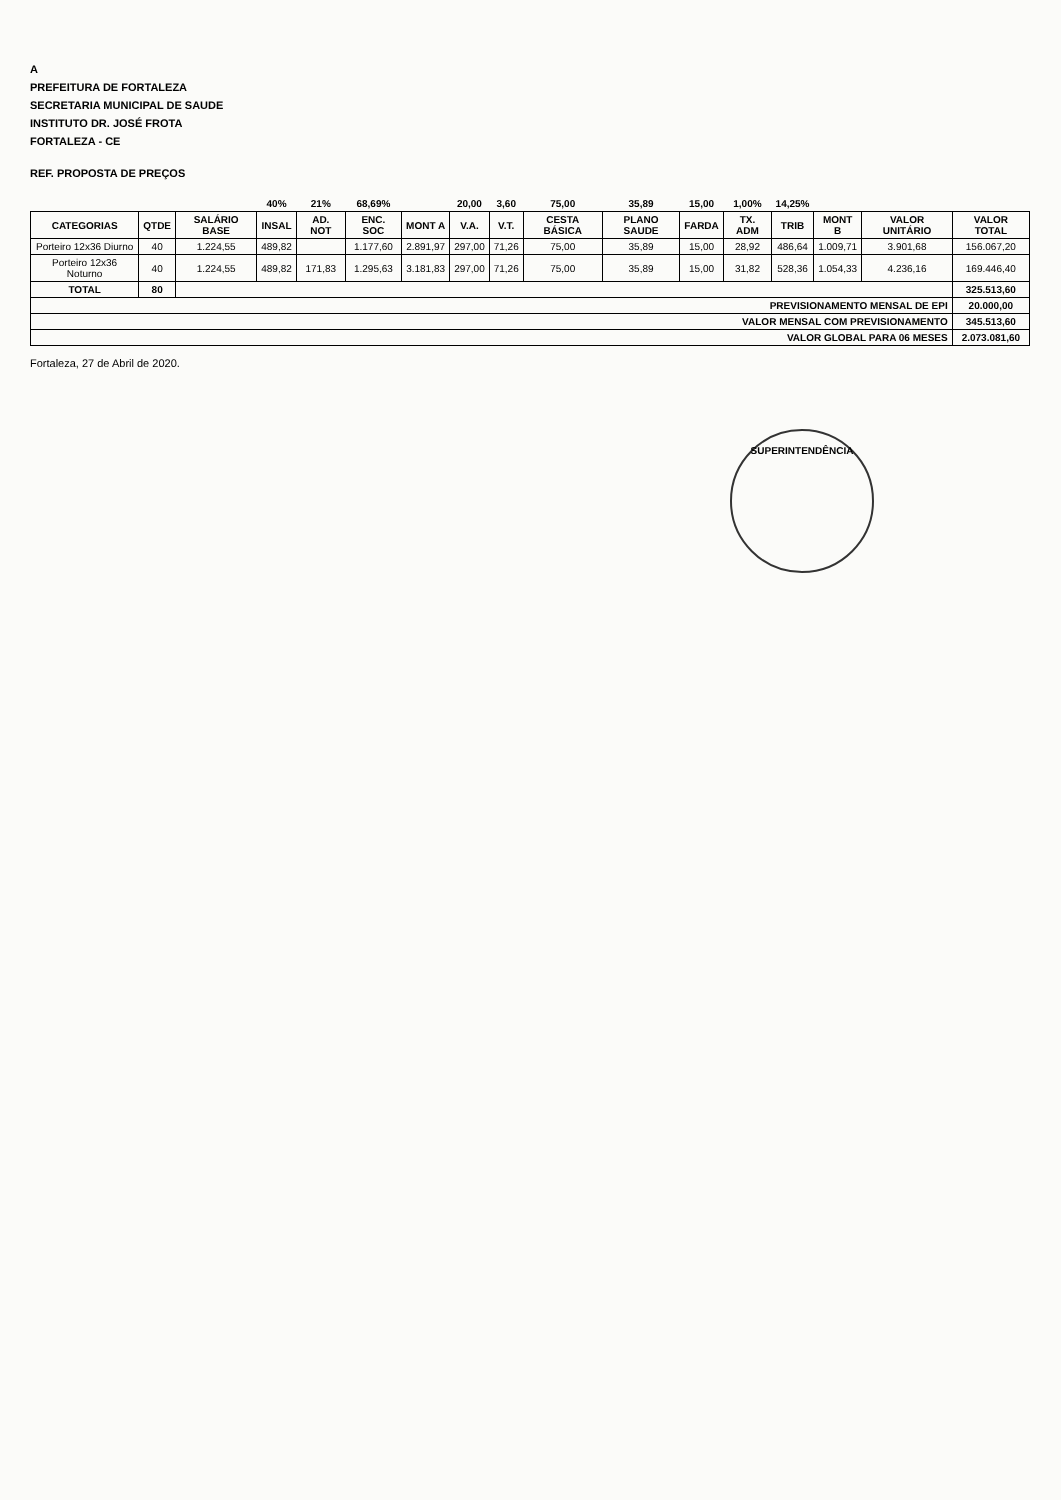A
PREFEITURA DE FORTALEZA
SECRETARIA MUNICIPAL DE SAUDE
INSTITUTO DR. JOSÉ FROTA
FORTALEZA - CE
REF. PROPOSTA DE PREÇOS
| | | | 40% | 21% | 68,69% | | 20,00 | 3,60 | 75,00 | 35,89 | 15,00 | 1,00% | 14,25% | | | |
| CATEGORIAS | QTDE | SALÁRIO BASE | INSAL | AD. NOT | ENC. SOC | MONT A | V.A. | V.T. | CESTA BÁSICA | PLANO SAUDE | FARDA | TX. ADM | TRIB | MONT B | VALOR UNITÁRIO | VALOR TOTAL |
| Porteiro 12x36 Diurno | 40 | 1.224,55 | 489,82 | | 1.177,60 | 2.891,97 | 297,00 | 71,26 | 75,00 | 35,89 | 15,00 | 28,92 | 486,64 | 1.009,71 | 3.901,68 | 156.067,20 |
| Porteiro 12x36 Noturno | 40 | 1.224,55 | 489,82 | 171,83 | 1.295,63 | 3.181,83 | 297,00 | 71,26 | 75,00 | 35,89 | 15,00 | 31,82 | 528,36 | 1.054,33 | 4.236,16 | 169.446,40 |
| TOTAL | 80 | | | | | | | | | | | | | | | 325.513,60 |
| PREVISIONAMENTO MENSAL DE EPI | | | | | | | | | | | | | | | | 20.000,00 |
| VALOR MENSAL COM PREVISIONAMENTO | | | | | | | | | | | | | | | | 345.513,60 |
| VALOR GLOBAL PARA 06 MESES | | | | | | | | | | | | | | | | 2.073.081,60 |
Fortaleza, 27 de Abril de 2020.
SUPERINTENDÊNCIA